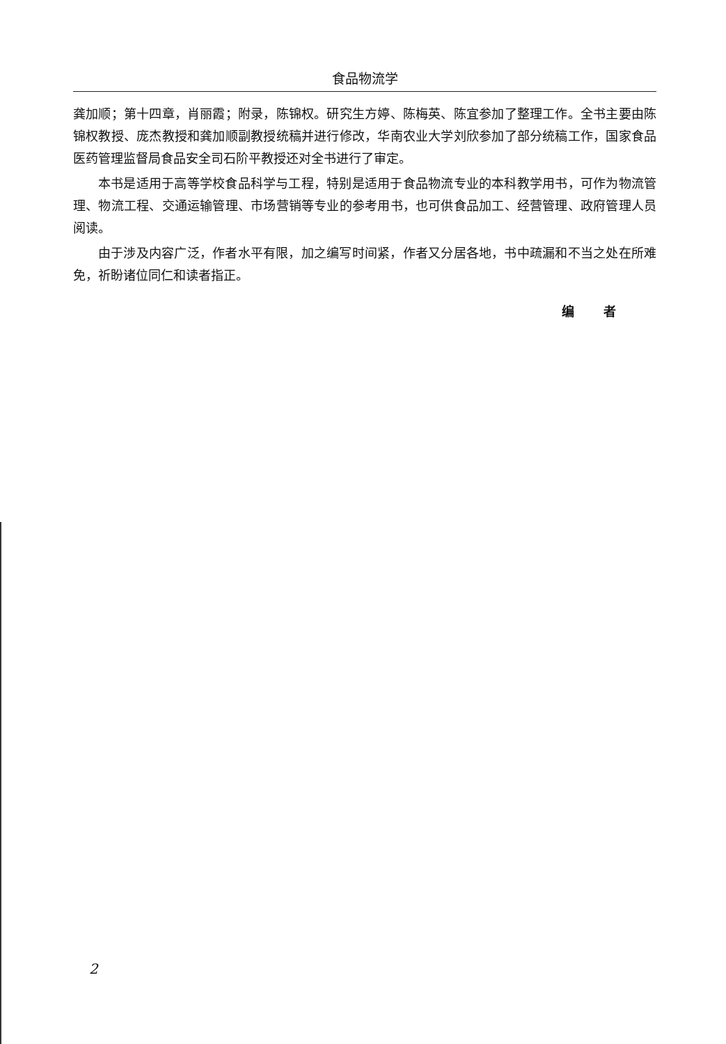食品物流学
龚加顺；第十四章，肖丽霞；附录，陈锦权。研究生方婷、陈梅英、陈宜参加了整理工作。全书主要由陈锦权教授、庞杰教授和龚加顺副教授统稿并进行修改，华南农业大学刘欣参加了部分统稿工作，国家食品医药管理监督局食品安全司石阶平教授还对全书进行了审定。
本书是适用于高等学校食品科学与工程，特别是适用于食品物流专业的本科教学用书，可作为物流管理、物流工程、交通运输管理、市场营销等专业的参考用书，也可供食品加工、经营管理、政府管理人员阅读。
由于涉及内容广泛，作者水平有限，加之编写时间紧，作者又分居各地，书中疏漏和不当之处在所难免，祈盼诸位同仁和读者指正。
编 者
2